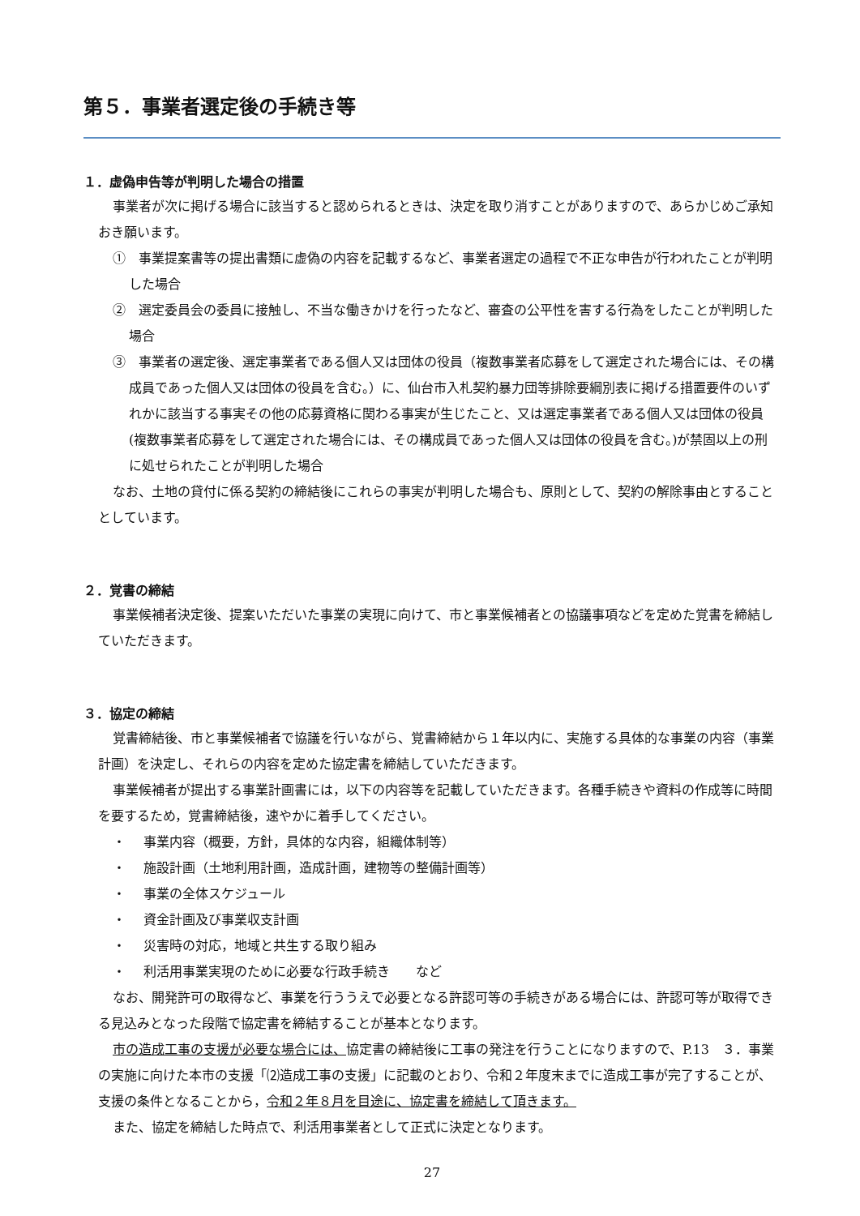第５．事業者選定後の手続き等
１．虚偽申告等が判明した場合の措置
事業者が次に掲げる場合に該当すると認められるときは、決定を取り消すことがありますので、あらかじめご承知おき願います。
①　事業提案書等の提出書類に虚偽の内容を記載するなど、事業者選定の過程で不正な申告が行われたことが判明した場合
②　選定委員会の委員に接触し、不当な働きかけを行ったなど、審査の公平性を害する行為をしたことが判明した場合
③　事業者の選定後、選定事業者である個人又は団体の役員（複数事業者応募をして選定された場合には、その構成員であった個人又は団体の役員を含む。）に、仙台市入札契約暴力団等排除要綱別表に掲げる措置要件のいずれかに該当する事実その他の応募資格に関わる事実が生じたこと、又は選定事業者である個人又は団体の役員(複数事業者応募をして選定された場合には、その構成員であった個人又は団体の役員を含む。)が禁固以上の刑に処せられたことが判明した場合
なお、土地の貸付に係る契約の締結後にこれらの事実が判明した場合も、原則として、契約の解除事由とすることとしています。
２．覚書の締結
事業候補者決定後、提案いただいた事業の実現に向けて、市と事業候補者との協議事項などを定めた覚書を締結していただきます。
３．協定の締結
覚書締結後、市と事業候補者で協議を行いながら、覚書締結から１年以内に、実施する具体的な事業の内容（事業計画）を決定し、それらの内容を定めた協定書を締結していただきます。
事業候補者が提出する事業計画書には，以下の内容等を記載していただきます。各種手続きや資料の作成等に時間を要するため，覚書締結後，速やかに着手してください。
・ 事業内容（概要，方針，具体的な内容，組織体制等）
・ 施設計画（土地利用計画，造成計画，建物等の整備計画等）
・ 事業の全体スケジュール
・ 資金計画及び事業収支計画
・ 災害時の対応，地域と共生する取り組み
・ 利活用事業実現のために必要な行政手続き　　など
なお、開発許可の取得など、事業を行ううえで必要となる許認可等の手続きがある場合には、許認可等が取得できる見込みとなった段階で協定書を締結することが基本となります。
市の造成工事の支援が必要な場合には、協定書の締結後に工事の発注を行うことになりますので、P.13　３．事業の実施に向けた本市の支援「⑵造成工事の支援」に記載のとおり、令和２年度末までに造成工事が完了することが、支援の条件となることから，令和２年８月を目途に、協定書を締結して頂きます。
また、協定を締結した時点で、利活用事業者として正式に決定となります。
27